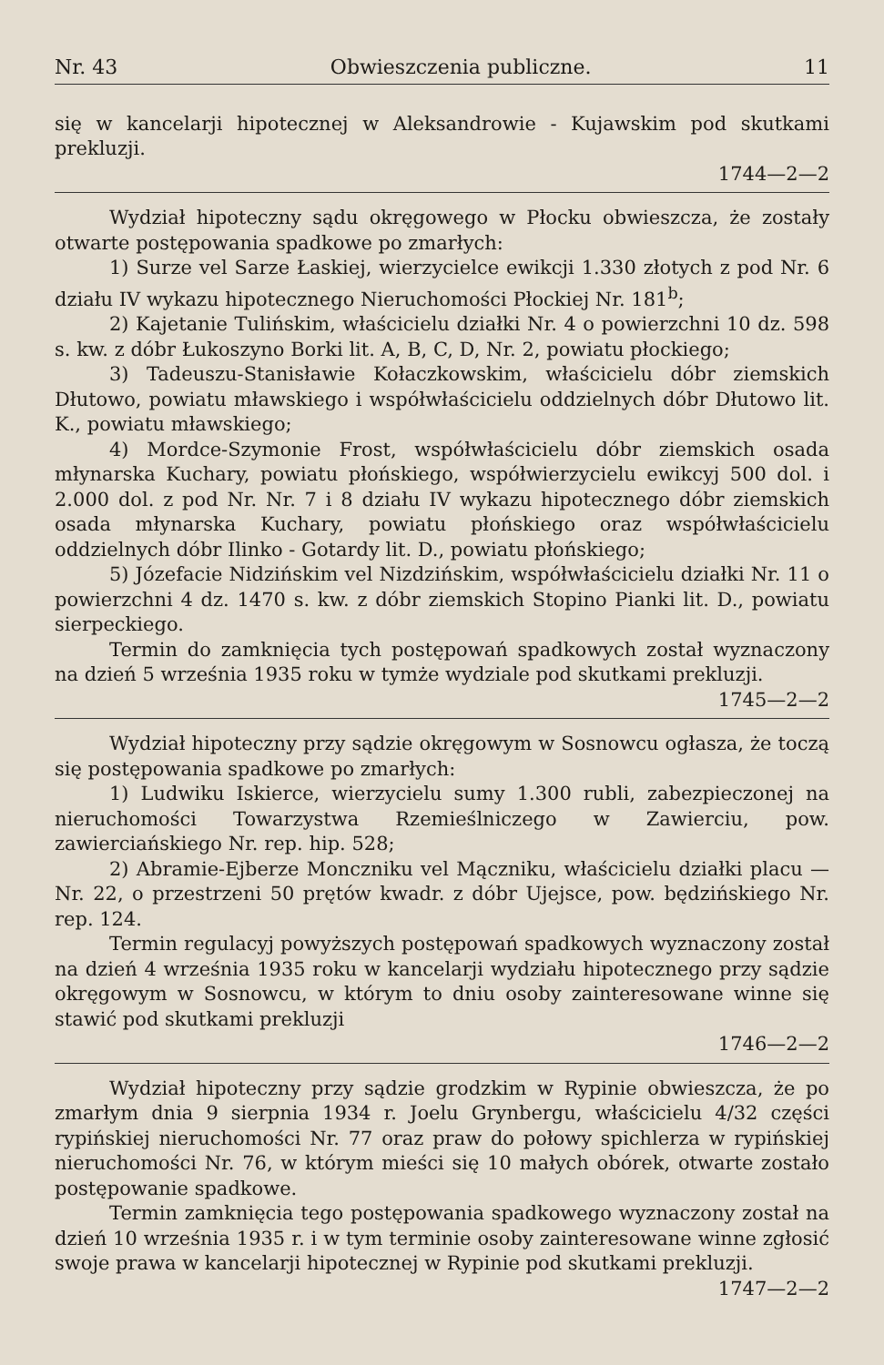Nr. 43 Obwieszczenia publiczne. 11
się w kancelarji hipotecznej w Aleksandrowie - Kujawskim pod skutkami prekluzji.
1744—2—2
Wydział hipoteczny sądu okręgowego w Płocku obwieszcza, że zostały otwarte postępowania spadkowe po zmarłych:
1) Surze vel Sarze Łaskiej, wierzycielce ewikcji 1.330 złotych z pod Nr. 6 działu IV wykazu hipotecznego Nieruchomości Płockiej Nr. 181<sup>b</sup>;
2) Kajetanie Tulińskim, właścicielu działki Nr. 4 o powierzchni 10 dz. 598 s. kw. z dóbr Łukoszyno Borki lit. A, B, C, D, Nr. 2, powiatu płockiego;
3) Tadeuszu-Stanisławie Kołaczkowskim, właścicielu dóbr ziemskich Dłutowo, powiatu mławskiego i współwłaścicielu oddzielnych dóbr Dłutowo lit. K., powiatu mławskiego;
4) Mordce-Szymonie Frost, współwłaścicielu dóbr ziemskich osada młynarska Kuchary, powiatu płońskiego, współwierzycielu ewikcyj 500 dol. i 2.000 dol. z pod Nr. Nr. 7 i 8 działu IV wykazu hipotecznego dóbr ziemskich osada młynarska Kuchary, powiatu płońskiego oraz współwłaścicielu oddzielnych dóbr Ilinko - Gotardy lit. D., powiatu płońskiego;
5) Józefacie Nidzińskim vel Nizdzińskim, współwłaścicielu działki Nr. 11 o powierzchni 4 dz. 1470 s. kw. z dóbr ziemskich Stopino Pianki lit. D., powiatu sierpeckiego.
Termin do zamknięcia tych postępowań spadkowych został wyznaczony na dzień 5 września 1935 roku w tymże wydziale pod skutkami prekluzji.
1745—2—2
Wydział hipoteczny przy sądzie okręgowym w Sosnowcu ogłasza, że toczą się postępowania spadkowe po zmarłych:
1) Ludwiku Iskierce, wierzycielu sumy 1.300 rubli, zabezpieczonej na nieruchomości Towarzystwa Rzemieślniczego w Zawierciu, pow. zawierciańskiego Nr. rep. hip. 528;
2) Abramie-Ejberze Monczniku vel Mączniku, właścicielu działki placu — Nr. 22, o przestrzeni 50 prętów kwadr. z dóbr Ujejsce, pow. będzińskiego Nr. rep. 124.
Termin regulacyj powyższych postępowań spadkowych wyznaczony został na dzień 4 września 1935 roku w kancelarji wydziału hipotecznego przy sądzie okręgowym w Sosnowcu, w którym to dniu osoby zainteresowane winne się stawić pod skutkami prekluzji
1746—2—2
Wydział hipoteczny przy sądzie grodzkim w Rypinie obwieszcza, że po zmarłym dnia 9 sierpnia 1934 r. Joelu Grynbergu, właścicielu 4/32 części rypińskiej nieruchomości Nr. 77 oraz praw do połowy spichlerza w rypińskiej nieruchomości Nr. 76, w którym mieści się 10 małych obórek, otwarte zostało postępowanie spadkowe.
Termin zamknięcia tego postępowania spadkowego wyznaczony został na dzień 10 września 1935 r. i w tym terminie osoby zainteresowane winne zgłosić swoje prawa w kancelarji hipotecznej w Rypinie pod skutkami prekluzji.
1747—2—2